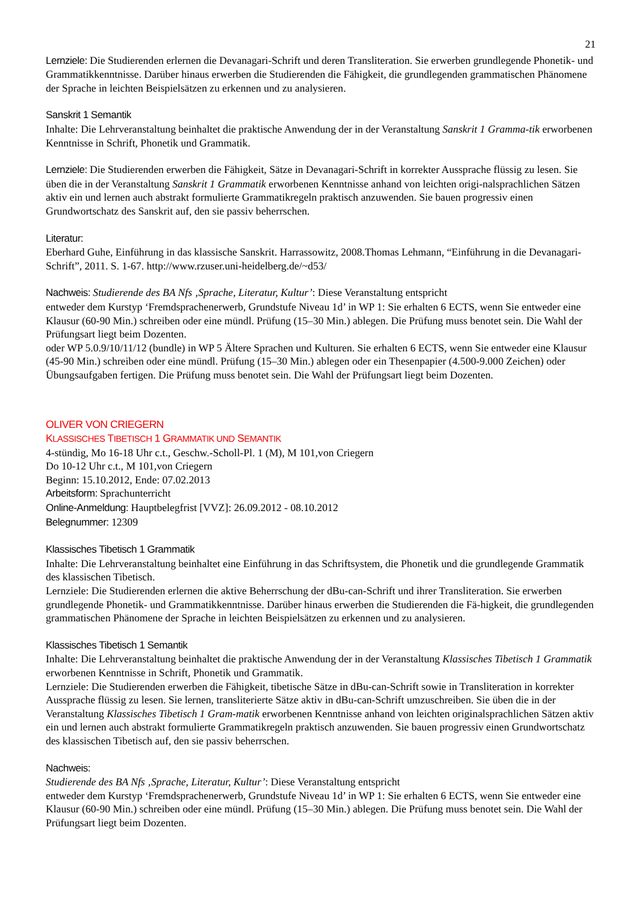21
Lernziele: Die Studierenden erlernen die Devanagari-Schrift und deren Transliteration. Sie erwerben grundlegende Phonetik- und Grammatikkenntnisse. Darüber hinaus erwerben die Studierenden die Fähigkeit, die grundlegenden grammatischen Phänomene der Sprache in leichten Beispielsätzen zu erkennen und zu analysieren.
Sanskrit 1 Semantik
Inhalte: Die Lehrveranstaltung beinhaltet die praktische Anwendung der in der Veranstaltung Sanskrit 1 Gramma-tik erworbenen Kenntnisse in Schrift, Phonetik und Grammatik.
Lernziele: Die Studierenden erwerben die Fähigkeit, Sätze in Devanagari-Schrift in korrekter Aussprache flüssig zu lesen. Sie üben die in der Veranstaltung Sanskrit 1 Grammatik erworbenen Kenntnisse anhand von leichten origi-nalsprachlichen Sätzen aktiv ein und lernen auch abstrakt formulierte Grammatikregeln praktisch anzuwenden. Sie bauen progressiv einen Grundwortschatz des Sanskrit auf, den sie passiv beherrschen.
Literatur:
Eberhard Guhe, Einführung in das klassische Sanskrit. Harrassowitz, 2008.Thomas Lehmann, “Einführung in die Devanagari-Schrift”, 2011. S. 1-67. http://www.rzuser.uni-heidelberg.de/~d53/
Nachweis: Studierende des BA Nfs ‚Sprache, Literatur, Kultur’: Diese Veranstaltung entspricht
entweder dem Kurstyp ‘Fremdsprachenerwerb, Grundstufe Niveau 1d’ in WP 1: Sie erhalten 6 ECTS, wenn Sie entweder eine Klausur (60-90 Min.) schreiben oder eine mündl. Prüfung (15–30 Min.) ablegen. Die Prüfung muss benotet sein. Die Wahl der Prüfungsart liegt beim Dozenten.
oder WP 5.0.9/10/11/12 (bundle) in WP 5 Ältere Sprachen und Kulturen. Sie erhalten 6 ECTS, wenn Sie entweder eine Klausur (45-90 Min.) schreiben oder eine mündl. Prüfung (15–30 Min.) ablegen oder ein Thesenpapier (4.500-9.000 Zeichen) oder Übungsaufgaben fertigen. Die Prüfung muss benotet sein. Die Wahl der Prüfungsart liegt beim Dozenten.
OLIVER VON CRIEGERN
KLASSISCHES TIBETISCH 1 GRAMMATIK UND SEMANTIK
4-stündig, Mo 16-18 Uhr c.t., Geschw.-Scholl-Pl. 1 (M), M 101,von Criegern
Do 10-12 Uhr c.t., M 101,von Criegern
Beginn: 15.10.2012, Ende: 07.02.2013
Arbeitsform: Sprachunterricht
Online-Anmeldung: Hauptbelegfrist [VVZ]: 26.09.2012 - 08.10.2012
Belegnummer: 12309
Klassisches Tibetisch 1 Grammatik
Inhalte: Die Lehrveranstaltung beinhaltet eine Einführung in das Schriftsystem, die Phonetik und die grundlegende Grammatik des klassischen Tibetisch.
Lernziele: Die Studierenden erlernen die aktive Beherrschung der dBu-can-Schrift und ihrer Transliteration. Sie erwerben grundlegende Phonetik- und Grammatikkenntnisse. Darüber hinaus erwerben die Studierenden die Fä-higkeit, die grundlegenden grammatischen Phänomene der Sprache in leichten Beispielsätzen zu erkennen und zu analysieren.
Klassisches Tibetisch 1 Semantik
Inhalte: Die Lehrveranstaltung beinhaltet die praktische Anwendung der in der Veranstaltung Klassisches Tibetisch 1 Grammatik erworbenen Kenntnisse in Schrift, Phonetik und Grammatik.
Lernziele: Die Studierenden erwerben die Fähigkeit, tibetische Sätze in dBu-can-Schrift sowie in Transliteration in korrekter Aussprache flüssig zu lesen. Sie lernen, transliterierte Sätze aktiv in dBu-can-Schrift umzuschreiben. Sie üben die in der Veranstaltung Klassisches Tibetisch 1 Gram-matik erworbenen Kenntnisse anhand von leichten originalsprachlichen Sätzen aktiv ein und lernen auch abstrakt formulierte Grammatikregeln praktisch anzuwenden. Sie bauen progressiv einen Grundwortschatz des klassischen Tibetisch auf, den sie passiv beherrschen.
Nachweis:
Studierende des BA Nfs ‚Sprache, Literatur, Kultur’: Diese Veranstaltung entspricht
entweder dem Kurstyp ‘Fremdsprachenerwerb, Grundstufe Niveau 1d’ in WP 1: Sie erhalten 6 ECTS, wenn Sie entweder eine Klausur (60-90 Min.) schreiben oder eine mündl. Prüfung (15–30 Min.) ablegen. Die Prüfung muss benotet sein. Die Wahl der Prüfungsart liegt beim Dozenten.